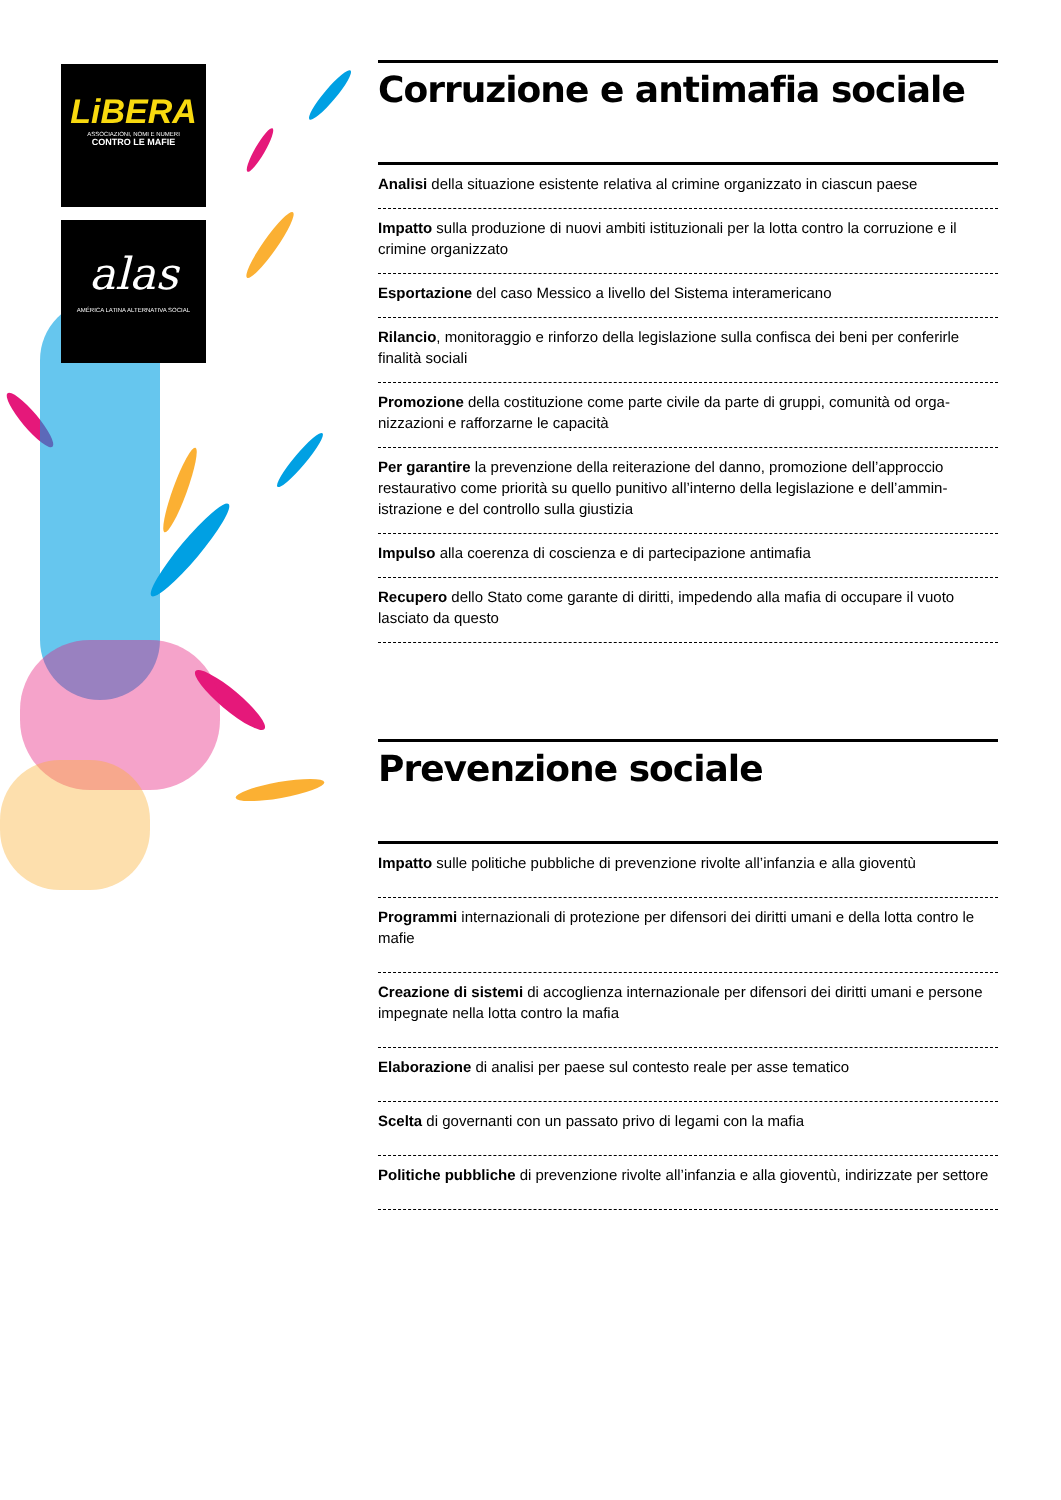LiBERA
ASSOCIAZIONI, NOMI E NUMERI
CONTRO LE MAFIE
alas
AMÉRICA LATINA ALTERNATIVA SOCIAL
Corruzione e antimafia sociale
Analisi della situazione esistente relativa al crimine organizzato in ciascun paese
Impatto sulla produzione di nuovi ambiti istituzionali per la lotta contro la corruzione e il crimine organizzato
Esportazione del caso Messico a livello del Sistema interamericano
Rilancio, monitoraggio e rinforzo della legislazione sulla confisca dei beni per conferirle finalità sociali
Promozione della costituzione come parte civile da parte di gruppi, comunità od orga-nizzazioni e rafforzarne le capacità
Per garantire la prevenzione della reiterazione del danno, promozione dell’approccio restaurativo come priorità su quello punitivo all’interno della legislazione e dell’ammin-istrazione e del controllo sulla giustizia
Impulso alla coerenza di coscienza e di partecipazione antimafia
Recupero dello Stato come garante di diritti, impedendo alla mafia di occupare il vuoto lasciato da questo
Prevenzione sociale
Impatto sulle politiche pubbliche di prevenzione rivolte all’infanzia e alla gioventù
Programmi internazionali di protezione per difensori dei diritti umani e della lotta contro le mafie
Creazione di sistemi di accoglienza internazionale per difensori dei diritti umani e persone impegnate nella lotta contro la mafia
Elaborazione di analisi per paese sul contesto reale per asse tematico
Scelta di governanti con un passato privo di legami con la mafia
Politiche pubbliche di prevenzione rivolte all’infanzia e alla gioventù, indirizzate per settore